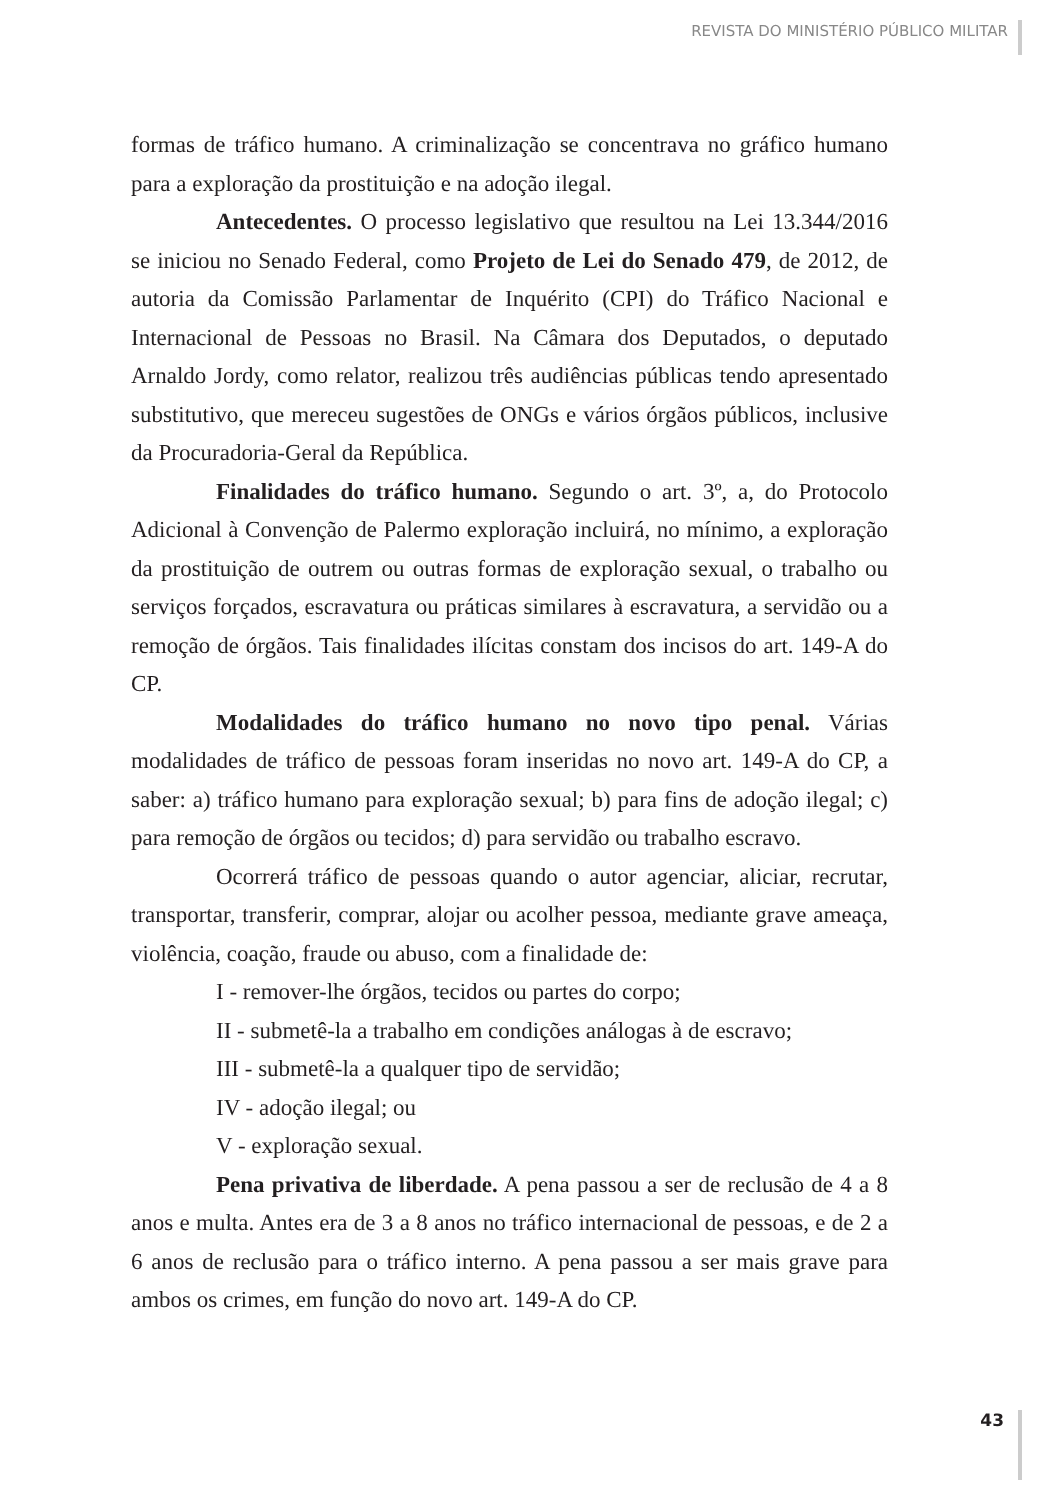REVISTA DO MINISTÉRIO PÚBLICO MILITAR
formas de tráfico humano. A criminalização se concentrava no gráfico humano para a exploração da prostituição e na adoção ilegal.
Antecedentes. O processo legislativo que resultou na Lei 13.344/2016 se iniciou no Senado Federal, como Projeto de Lei do Senado 479, de 2012, de autoria da Comissão Parlamentar de Inquérito (CPI) do Tráfico Nacional e Internacional de Pessoas no Brasil. Na Câmara dos Deputados, o deputado Arnaldo Jordy, como relator, realizou três audiências públicas tendo apresentado substitutivo, que mereceu sugestões de ONGs e vários órgãos públicos, inclusive da Procuradoria-Geral da República.
Finalidades do tráfico humano. Segundo o art. 3º, a, do Protocolo Adicional à Convenção de Palermo exploração incluirá, no mínimo, a exploração da prostituição de outrem ou outras formas de exploração sexual, o trabalho ou serviços forçados, escravatura ou práticas similares à escravatura, a servidão ou a remoção de órgãos. Tais finalidades ilícitas constam dos incisos do art. 149-A do CP.
Modalidades do tráfico humano no novo tipo penal. Várias modalidades de tráfico de pessoas foram inseridas no novo art. 149-A do CP, a saber: a) tráfico humano para exploração sexual; b) para fins de adoção ilegal; c) para remoção de órgãos ou tecidos; d) para servidão ou trabalho escravo.
Ocorrerá tráfico de pessoas quando o autor agenciar, aliciar, recrutar, transportar, transferir, comprar, alojar ou acolher pessoa, mediante grave ameaça, violência, coação, fraude ou abuso, com a finalidade de:
I - remover-lhe órgãos, tecidos ou partes do corpo;
II - submetê-la a trabalho em condições análogas à de escravo;
III - submetê-la a qualquer tipo de servidão;
IV - adoção ilegal; ou
V - exploração sexual.
Pena privativa de liberdade. A pena passou a ser de reclusão de 4 a 8 anos e multa. Antes era de 3 a 8 anos no tráfico internacional de pessoas, e de 2 a 6 anos de reclusão para o tráfico interno. A pena passou a ser mais grave para ambos os crimes, em função do novo art. 149-A do CP.
43